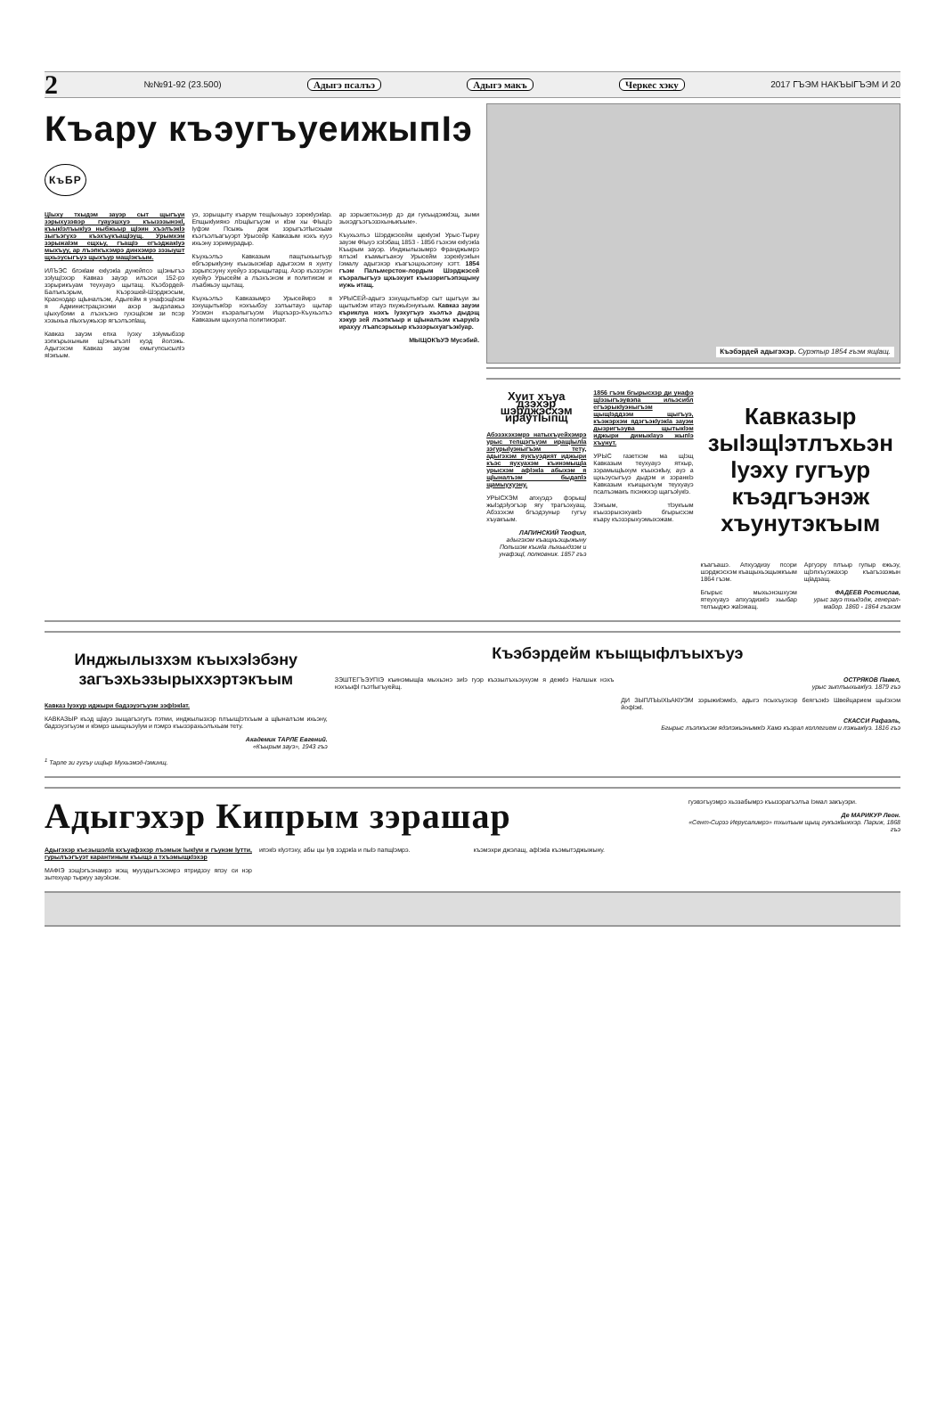2 №№91-92 (23.500) Адыгэ псалъэ Адыгэ макъ Черкес хэку 2017 ГЪЭМ НАКЪЫГЪЭМ И 20
Къару къэугъуеижыпIэ КъБР
Цlыху тхыдэм зауэр сыт щыгъуи зэрыхузэвэр гуауэшхуэ къызэзынэкl, къыкlэлъыкlуэ ныбжьыр щIэин хъэлъэкlэ зыгъэгухэ къэхъукъащIэущ. Урымхэм зэрыжаIэм ещхьу, гъащIэ егъэджакIуэ мыхъуу, ар лъэпкъхэмрэ динхэмрэ зэзыушт щхьэусыгъуэ щыхъур мащIэкъым.
ИЛЪЭС блэкlам екlуэкlа дунейпсо щIэныгъэ зэlущIэхэр Кавказ зауэр илъэси 152-рэ зэрырикъуам теухуауэ щытащ. Къэбэрдей-Балъкъэрым, Къэрэшей-Шэрджэсым, Краснодар щlыналъэм, Адыгейм я унафэщlхэм я Администрацэхэми ахэр зыдэлажьэ цlыхубэми а лъэхъэнэ гухэщlхэм зи псэр хэзыхьа лlыхъужьхэр ягъэлъэпlащ.
Кавказ зауэм епха Iуэху зэlумыбзэр зэпкърыхыным щIэныгъэлI куэд йолэжь. Адыгэхэм Кавказ зауэм емыгупсысылIэ яIэкъым.
уэ, зэрыщыту къарум тещIыхьауэ зэрекlуэкlар. Епщыкlуиянэ лlэщlыгъуэм и кlэм хы ФIыцIэ Iуфэм Псыжь деж зэрыгъэтlысхьам къэгъэлъагъуэрт Урысейр Кавказым нэхъ кууэ ихьэну зэримурадыр.
Къухьэлъэ Кавказым пащтыхьыгъур ебгъэрыкlуэну къызыхэкlар адыгэхэм я хуиту зэрыпсэуну хуейуэ зэрыщытарщ. Ахэр къэзэуэн хуейуэ Урысейм а лъэхъэнэм и политикэм и лъабжьэу щытащ.
Къухьэлъэ Кавказымрэ Урысеймрэ я зэхущытыкlэр нэхъыбэу зэлъытауэ щытар Уэсмэн къэралыгъуэм Ищхъэрэ-Къухьэлъэ Кавказым щыхуэпа политикэрат.
ар зэрызетхьэнур дэ ди гукъыдэжкlэщ, зыми зыхэдгъэгъэзэхыныкъым».
Къухьэлъэ Шэрджэсейм щекlуэкl Урыс-Тырку зауэм ФIыуэ хэlэбащ 1853 - 1856 гъэхэм екlуэкlа Къырым зауэр. Инджылызымрэ Франджымрэ ялъэкl къамыгъанэу Урысейм зэрекlуэкlын Iэмалу адыгэхэр къагъэщхьэпэну хэтт. 1854 гъэм Пальмерстон-лордым Шэрджэсей къэралыгъуэ щхьэхуит къызэригъэпэщыну иужь итащ.
УРЫСЕЙ-адыгэ зэхущытыкlэр сыт щыгъуи зы щытыкlэм итауэ пхужыlэнукъым. Кавказ зауэм къриклуа нэхъ lуэхугъуэ хьэлъэ дыдэщ хэкур зей лъэпкъыр и щlыналъэм къарукlэ ирахуу лъапсэрыхыр къэзэрыхуагъэкlуар.
МЫЩОКЪУЭ Мусэбий.
Къэбэрдей адыгэхэр. Сурэтыр 1854 гъэм ящlащ.
Хуит хъуа дзэхэр шэрджэсхэм ираутIыпщ
Абэзэхэхэмрэ натыхъуейхэмрэ урыс тепщэгъуэм иращlылlа зэгурыlуэныгъэм тету, адыгэхэм яукъуэдият иджыри къэс яухуахэм къинэмыщlа урысхэм афlэкlа абыхэм я щlыналъэм быдапlэ щамыухуэну.
УРЫСХЭМ апхуэдэ фэрыщl жыlэдэlуэгъэр ягу трагъэхуащ. Абэзэхэм бгъэдэуныр гугъу хъуакъым.
ЛАПИНСКИЙ Теофил,
адыгэхэм къащхьэщыжыну Польшэм къикlа лыхьыдзэм и унафэщl, полковник. 1857 гъэ
1856 гъэм бгырысхэр ди унафэ щlэзыгъэувэпа ильэсибл егъэрыкlуэныгъэм щыщlэддзэм щыгъуэ, къэжэрхэм ядэгъэкlуэкlа зауэм дызригъэува щытыкlэм иджыри димыкlауэ жыпlэ хъунут.
УРЫС газетхэм ма щlэщ Кавказым теухуауэ ятхыр, зэрамыщlыхум къыхэкlыу, ауэ а щхьэусыгъуэ дыдэм и зэранкlэ Кавказым къищыхъум теухуауэ псалъэмакъ пхэнжхэр щагъэlукlэ.
Зэкъым, тlэукъым къызэрыхэхуакlэ бгырысхэм къару къэзэрыхуэмыхэжам.
Кавказыр зыlэщlэтлъхьэн lуэху гугъур къэдгъэнэж хъунутэкъым
къагъашэ. Апхуэдизу псори шэрджэсхэм къащыхьэщыжкъым 1864 гъэм.
Бгырыс мыхьэнэшхуэм ятеухуауэ апхуэдизкlэ хьыбар телъыджэ жаlэжащ.
Аргуэру плъыр гупыр ежьэу, щlэпхъуэжахэр къагъэзэжын щlадзащ.
ФАДЕЕВ Ростислав,
урыс зауэ тхыдэдж, генерал-майор. 1860 - 1864 гъэхэм
Инджылызхэм къыхэlэбэну загъэхьэзырыххэртэкъым
Кавказ lуэхур иджыри бадзэуэгъуэм зэфlэкlат.
КАВКАЗЫР къэд щlауэ зыщагъэгугъ пэтми, инджылызхэр плъыщlэтхъым а щlыналъэм ихьэну, бадзэуэгъуэм и кlэмрэ шыщхьэуlум и пэмрэ къызэрахьэлъхьам тету.
Академик ТАРЛЕ Евгений.
«Къырым зауэ», 1943 гъэ
<sup>1</sup> Тарле зи гугъу ищlыр Мухьэмэд-Iэминщ.
Къэбэрдейм къыщыфлъыхъуэ
ЗЭШТЕГЪЭУПIЭ къинэмыщlа мыхьэнэ зиlэ гуэр къэзылъхьэухуэм я дежкlэ Налшык нэхъ нэхъыфl гъэтlыгъуейщ.
ОСТРЯКОВ Павел,
урыс зыплъыхьакlуэ. 1879 гъэ
ДИ ЗЫПЛЪЫХЬАКlУЭМ зэрыжиlэмкlэ, адыгэ псыхъуэхэр беягъэкlэ Швейцарием щыlэхэм йофlэкl.
СКАССИ Рафаэль,
Бгырыс лъэпкъхэм ядэлэжьэнымкlэ Хамэ къэрал коллегием и лэжьакlуэ. 1816 гъэ
Адыгэхэр Кипрым зэрашар
Адыгэхэр къезышэлlа кхъуафэхэр лъэмыж lыкlум и гъунэм lутти, гурылъэгъуэт карантиным къыщэ а тхъэмыщкlэхэр
МАФIЭ зэщlэгъэнамрэ жэщ мууздыгъэхэмрэ ятридзэу япэу си нэр зытехуар тыркуу зауэlхэм.
ипэкlэ кlуэтэху, абы цы lув зэдэкlа и пыlэ папщlэмрэ.
къэмэхри джэлащ, афlэкlа къэмытэджыжыну.
гуэвэгъуэмрэ хьэзабымрэ къызэрагъэлъа Iэмал закъуэри.
Де МАРИКУР Леон.
«Сент-Сирээ Иерусалимрэ» тхылъым щыщ гукъэкlыжхэр. Париж, 1868 гъэ